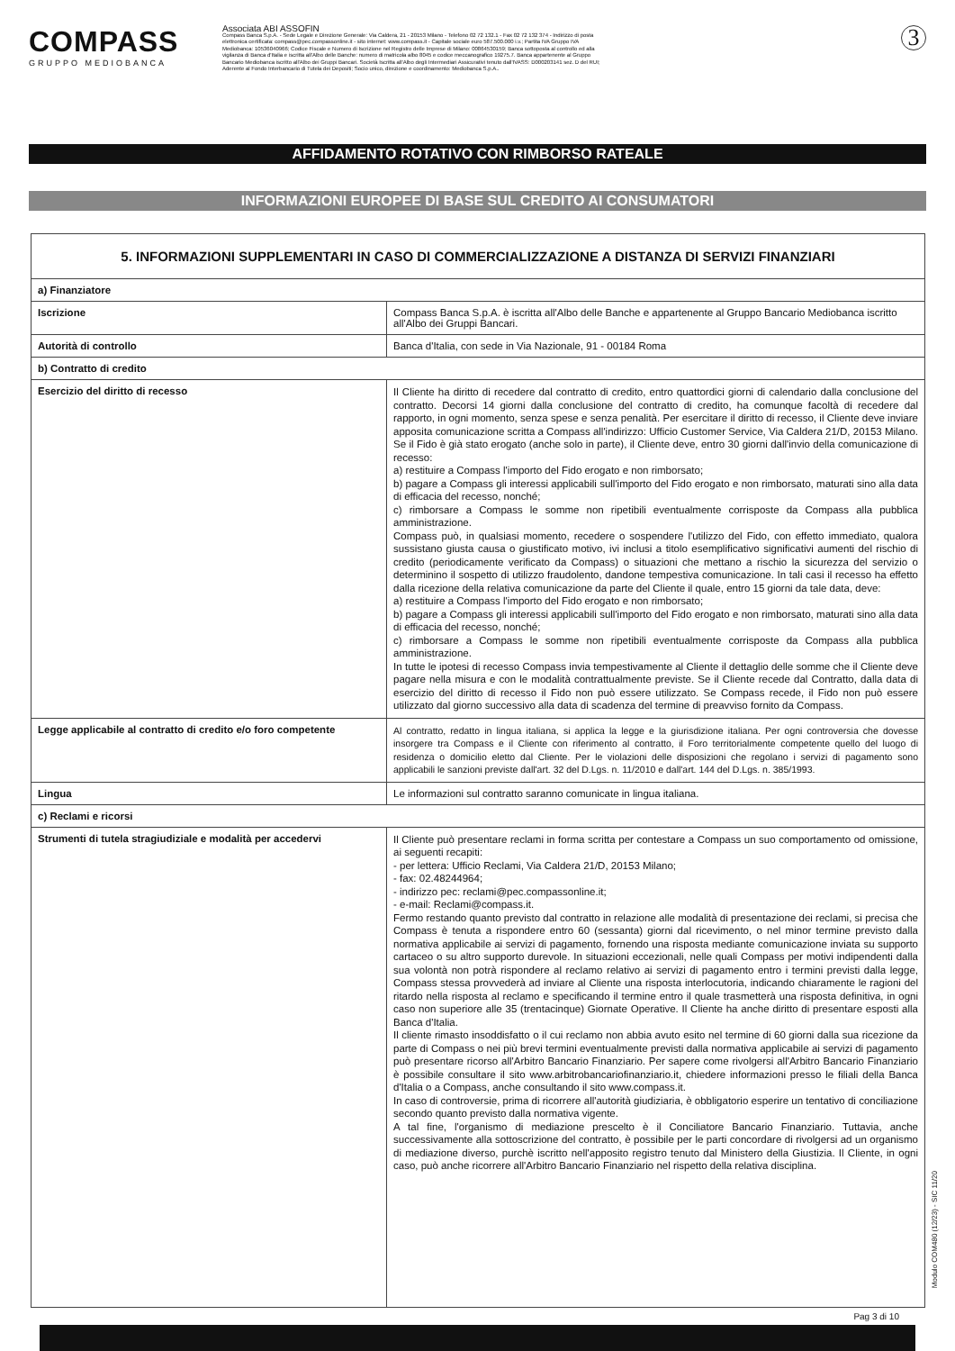COMPASS
GRUPPO MEDIOBANCA
Associata ABI ASSOFIN
Compass Banca S.p.A. - Sede Legale e Direzione Generale: Via Caldera, 21 - 20153 Milano - Telefono 02 72 132.1 - Fax 02 72 132 374 - Indirizzo di posta elettronica certificata: compass@pec.compassonline.it - sito internet: www.compass.it - Capitale sociale euro 587.500.000 i.v.; Partita IVA Gruppo IVA Mediobanca: 10536040966; Codice Fiscale e Numero di Iscrizione nel Registro delle Imprese di Milano: 00864530159; Banca sottoposta al controllo ed alla vigilanza di Banca d'Italia e iscritta all'Albo delle Banche: numero di matricola albo 8045 e codice meccanografico 19275.7. Banca appartenente al Gruppo Bancario Mediobanca iscritto all'Albo dei Gruppi Bancari. Società Iscritta all'Albo degli Intermediari Assicurativi tenuto dall'IVASS: D000203141 sez. D del RUI; Aderente al Fondo Interbancario di Tutela dei Depositi; Socio unico, direzione e coordinamento: Mediobanca S.p.A..
3
AFFIDAMENTO ROTATIVO CON RIMBORSO RATEALE
INFORMAZIONI EUROPEE DI BASE SUL CREDITO AI CONSUMATORI
| 5. INFORMAZIONI SUPPLEMENTARI IN CASO DI COMMERCIALIZZAZIONE A DISTANZA DI SERVIZI FINANZIARI | |
| --- | --- |
| a) Finanziatore | |
| Iscrizione | Compass Banca S.p.A. è iscritta all'Albo delle Banche e appartenente al Gruppo Bancario Mediobanca iscritto all'Albo dei Gruppi Bancari. |
| Autorità di controllo | Banca d'Italia, con sede in Via Nazionale, 91 - 00184 Roma |
| b) Contratto di credito | |
| Esercizio del diritto di recesso | Il Cliente ha diritto di recedere dal contratto di credito, entro quattordici giorni di calendario dalla conclusione del contratto. Decorsi 14 giorni dalla conclusione del contratto di credito, ha comunque facoltà di recedere dal rapporto, in ogni momento, senza spese e senza penalità. Per esercitare il diritto di recesso, il Cliente deve inviare apposita comunicazione scritta a Compass all'indirizzo: Ufficio Customer Service, Via Caldera 21/D, 20153 Milano. Se il Fido è già stato erogato (anche solo in parte), il Cliente deve, entro 30 giorni dall'invio della comunicazione di recesso: a) restituire a Compass l'importo del Fido erogato e non rimborsato; b) pagare a Compass gli interessi applicabili sull'importo del Fido erogato e non rimborsato, maturati sino alla data di efficacia del recesso, nonché; c) rimborsare a Compass le somme non ripetibili eventualmente corrisposte da Compass alla pubblica amministrazione. Compass può, in qualsiasi momento, recedere o sospendere l'utilizzo del Fido, con effetto immediato, qualora sussistano giusta causa o giustificato motivo, ivi inclusi a titolo esemplificativo significativi aumenti del rischio di credito (periodicamente verificato da Compass) o situazioni che mettano a rischio la sicurezza del servizio o determinino il sospetto di utilizzo fraudolento, dandone tempestiva comunicazione. In tali casi il recesso ha effetto dalla ricezione della relativa comunicazione da parte del Cliente il quale, entro 15 giorni da tale data, deve: a) restituire a Compass l'importo del Fido erogato e non rimborsato; b) pagare a Compass gli interessi applicabili sull'importo del Fido erogato e non rimborsato, maturati sino alla data di efficacia del recesso, nonché; c) rimborsare a Compass le somme non ripetibili eventualmente corrisposte da Compass alla pubblica amministrazione. In tutte le ipotesi di recesso Compass invia tempestivamente al Cliente il dettaglio delle somme che il Cliente deve pagare nella misura e con le modalità contrattualmente previste. Se il Cliente recede dal Contratto, dalla data di esercizio del diritto di recesso il Fido non può essere utilizzato. Se Compass recede, il Fido non può essere utilizzato dal giorno successivo alla data di scadenza del termine di preavviso fornito da Compass. |
| Legge applicabile al contratto di credito e/o foro competente | Al contratto, redatto in lingua italiana, si applica la legge e la giurisdizione italiana. Per ogni controversia che dovesse insorgere tra Compass e il Cliente con riferimento al contratto, il Foro territorialmente competente quello del luogo di residenza o domicilio eletto dal Cliente. Per le violazioni delle disposizioni che regolano i servizi di pagamento sono applicabili le sanzioni previste dall'art. 32 del D.Lgs. n. 11/2010 e dall'art. 144 del D.Lgs. n. 385/1993. |
| Lingua | Le informazioni sul contratto saranno comunicate in lingua italiana. |
| c) Reclami e ricorsi | |
| Strumenti di tutela stragiudiziale e modalità per accedervi | Il Cliente può presentare reclami in forma scritta per contestare a Compass un suo comportamento od omissione, ai seguenti recapiti: - per lettera: Ufficio Reclami, Via Caldera 21/D, 20153 Milano; - fax: 02.48244964; - indirizzo pec: reclami@pec.compassonline.it; - e-mail: Reclami@compass.it. Fermo restando quanto previsto dal contratto in relazione alle modalità di presentazione dei reclami, si precisa che Compass è tenuta a rispondere entro 60 (sessanta) giorni dal ricevimento, o nel minor termine previsto dalla normativa applicabile ai servizi di pagamento, fornendo una risposta mediante comunicazione inviata su supporto cartaceo o su altro supporto durevole. In situazioni eccezionali, nelle quali Compass per motivi indipendenti dalla sua volontà non potrà rispondere al reclamo relativo ai servizi di pagamento entro i termini previsti dalla legge, Compass stessa provvederà ad inviare al Cliente una risposta interlocutoria, indicando chiaramente le ragioni del ritardo nella risposta al reclamo e specificando il termine entro il quale trasmetterà una risposta definitiva, in ogni caso non superiore alle 35 (trentacinque) Giornate Operative. Il Cliente ha anche diritto di presentare esposti alla Banca d'Italia. Il cliente rimasto insoddisfatto o il cui reclamo non abbia avuto esito nel termine di 60 giorni dalla sua ricezione da parte di Compass o nei più brevi termini eventualmente previsti dalla normativa applicabile ai servizi di pagamento può presentare ricorso all'Arbitro Bancario Finanziario. Per sapere come rivolgersi all'Arbitro Bancario Finanziario è possibile consultare il sito www.arbitrobancariofinanziario.it, chiedere informazioni presso le filiali della Banca d'Italia o a Compass, anche consultando il sito www.compass.it. In caso di controversie, prima di ricorrere all'autorità giudiziaria, è obbligatorio esperire un tentativo di conciliazione secondo quanto previsto dalla normativa vigente. A tal fine, l'organismo di mediazione prescelto è il Conciliatore Bancario Finanziario. Tuttavia, anche successivamente alla sottoscrizione del contratto, è possibile per le parti concordare di rivolgersi ad un organismo di mediazione diverso, purchè iscritto nell'apposito registro tenuto dal Ministero della Giustizia. Il Cliente, in ogni caso, può anche ricorrere all'Arbitro Bancario Finanziario nel rispetto della relativa disciplina. |
Pag 3 di 10
Modulo COM480 (12/23) - SIC 11/20